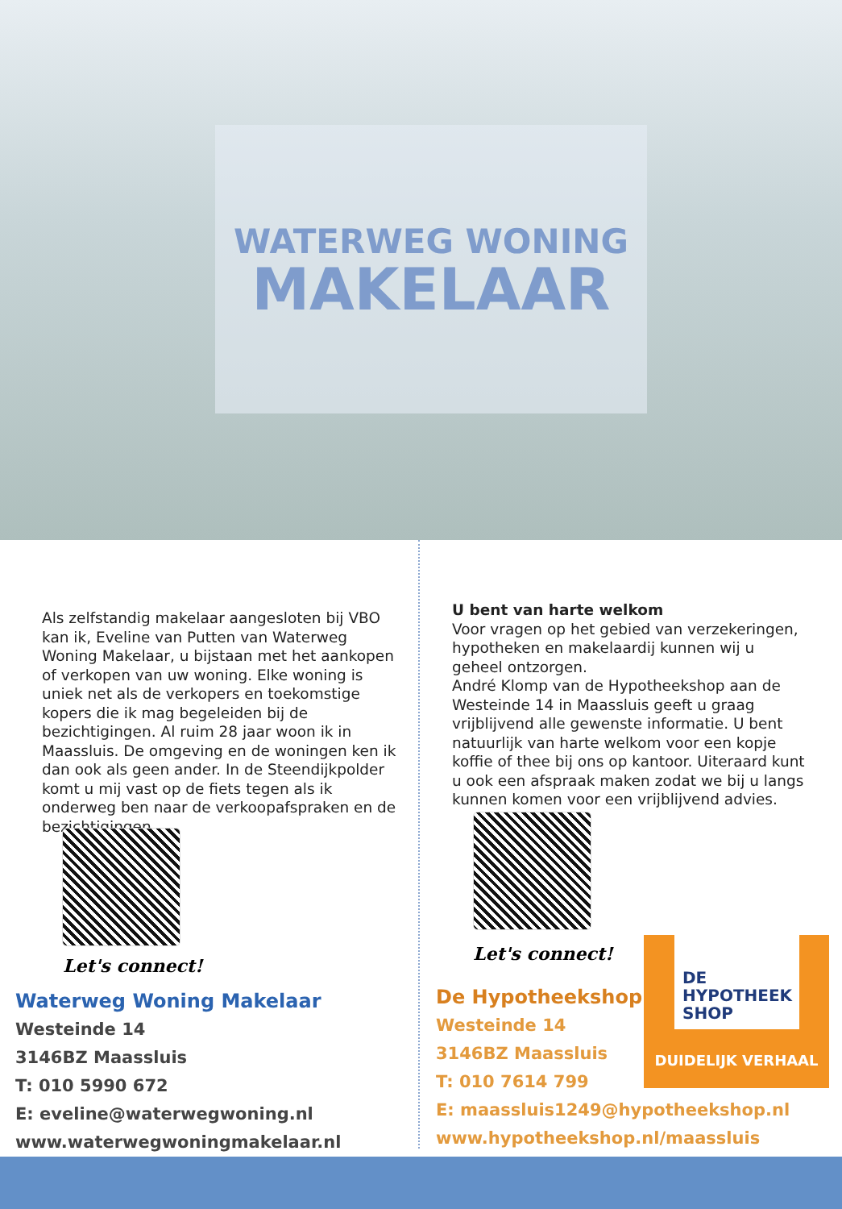WATERWEG WONING
MAKELAAR
Als zelfstandig makelaar aangesloten bij VBO kan ik, Eveline van Putten van Waterweg Woning Makelaar, u bijstaan met het aankopen of verkopen van uw woning. Elke woning is uniek net als de verkopers en toekomstige kopers die ik mag begeleiden bij de bezichtigingen. Al ruim 28 jaar woon ik in Maassluis. De omgeving en de woningen ken ik dan ook als geen ander. In de Steendijkpolder komt u mij vast op de fiets tegen als ik onderweg ben naar de verkoopafspraken en de bezichtigingen.
Let's connect!
Waterweg Woning Makelaar
Westeinde 14
3146BZ Maassluis
T: 010 5990 672
E: eveline@waterwegwoning.nl
www.waterwegwoningmakelaar.nl
U bent van harte welkom
Voor vragen op het gebied van verzekeringen, hypotheken en makelaardij kunnen wij u geheel ontzorgen.
André Klomp van de Hypotheekshop aan de Westeinde 14 in Maassluis geeft u graag vrijblijvend alle gewenste informatie. U bent natuurlijk van harte welkom voor een kopje koffie of thee bij ons op kantoor. Uiteraard kunt u ook een afspraak maken zodat we bij u langs kunnen komen voor een vrijblijvend advies.
Let's connect!
De Hypotheekshop
Westeinde 14
3146BZ Maassluis
T: 010 7614 799
E: maassluis1249@hypotheekshop.nl
www.hypotheekshop.nl/maassluis
DE
HYPOTHEEK
SHOP
DUIDELIJK VERHAAL